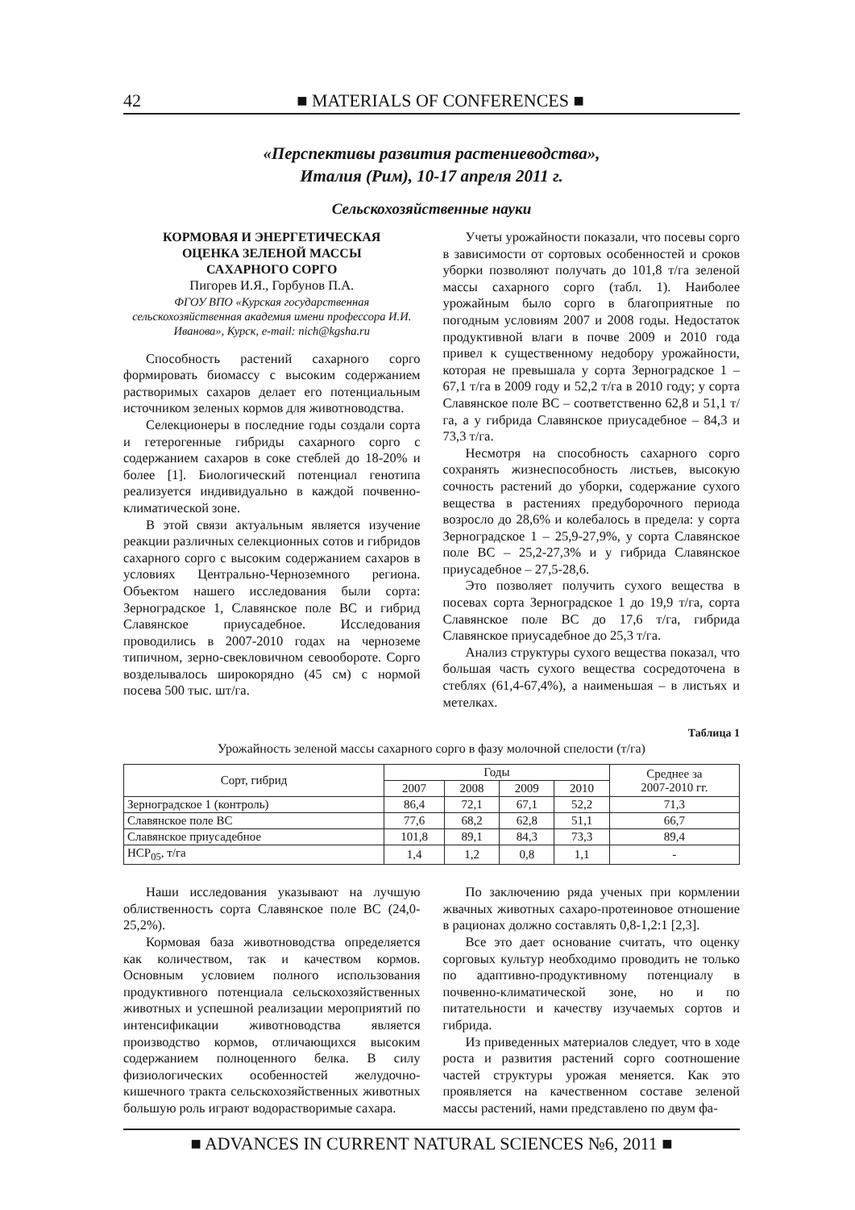42 ■ MATERIALS OF CONFERENCES ■
«Перспективы развития растениеводства»,
Италия (Рим), 10-17 апреля 2011 г.
Сельскохозяйственные науки
КОРМОВАЯ И ЭНЕРГЕТИЧЕСКАЯ
ОЦЕНКА ЗЕЛЕНОЙ МАССЫ
САХАРНОГО СОРГО
Пигорев И.Я., Горбунов П.А.
ФГОУ ВПО «Курская государственная сельскохозяйственная академия имени профессора И.И. Иванова», Курск, e-mail: nich@kgsha.ru
Способность растений сахарного сорго формировать биомассу с высоким содержанием растворимых сахаров делает его потенциальным источником зеленых кормов для животноводства.
Селекционеры в последние годы создали сорта и гетерогенные гибриды сахарного сорго с содержанием сахаров в соке стеблей до 18-20% и более [1]. Биологический потенциал генотипа реализуется индивидуально в каждой почвенно-климатической зоне.
В этой связи актуальным является изучение реакции различных селекционных сотов и гибридов сахарного сорго с высоким содержанием сахаров в условиях Центрально-Черноземного региона. Объектом нашего исследования были сорта: Зерноградское 1, Славянское поле ВС и гибрид Славянское приусадебное. Исследования проводились в 2007-2010 годах на черноземе типичном, зерно-свекловичном севообороте. Сорго возделывалось широкорядно (45 см) с нормой посева 500 тыс. шт/га.
Учеты урожайности показали, что посевы сорго в зависимости от сортовых особенностей и сроков уборки позволяют получать до 101,8 т/га зеленой массы сахарного сорго (табл. 1). Наиболее урожайным было сорго в благоприятные по погодным условиям 2007 и 2008 годы. Недостаток продуктивной влаги в почве 2009 и 2010 года привел к существенному недобору урожайности, которая не превышала у сорта Зерноградское 1 – 67,1 т/га в 2009 году и 52,2 т/га в 2010 году; у сорта Славянское поле ВС – соответственно 62,8 и 51,1 т/га, а у гибрида Славянское приусадебное – 84,3 и 73,3 т/га.
Несмотря на способность сахарного сорго сохранять жизнеспособность листьев, высокую сочность растений до уборки, содержание сухого вещества в растениях предуборочного периода возросло до 28,6% и колебалось в предела: у сорта Зерноградское 1 – 25,9-27,9%, у сорта Славянское поле ВС – 25,2-27,3% и у гибрида Славянское приусадебное – 27,5-28,6.
Это позволяет получить сухого вещества в посевах сорта Зерноградское 1 до 19,9 т/га, сорта Славянское поле ВС до 17,6 т/га, гибрида Славянское приусадебное до 25,3 т/га.
Анализ структуры сухого вещества показал, что большая часть сухого вещества сосредоточена в стеблях (61,4-67,4%), а наименьшая – в листьях и метелках.
Таблица 1
Урожайность зеленой массы сахарного сорго в фазу молочной спелости (т/га)
| Сорт, гибрид | Годы | | | | Среднее за 2007-2010 гг. |
| --- | --- | --- | --- | --- | --- |
| | 2007 | 2008 | 2009 | 2010 | |
| Зерноградское 1 (контроль) | 86,4 | 72,1 | 67,1 | 52,2 | 71,3 |
| Славянское поле ВС | 77,6 | 68,2 | 62,8 | 51,1 | 66,7 |
| Славянское приусадебное | 101,8 | 89,1 | 84,3 | 73,3 | 89,4 |
| НСР<sub>05</sub>, т/га | 1,4 | 1,2 | 0,8 | 1,1 | - |
Наши исследования указывают на лучшую облиственность сорта Славянское поле ВС (24,0-25,2%).
Кормовая база животноводства определяется как количеством, так и качеством кормов. Основным условием полного использования продуктивного потенциала сельскохозяйственных животных и успешной реализации мероприятий по интенсификации животноводства является производство кормов, отличающихся высоким содержанием полноценного белка. В силу физиологических особенностей желудочно-кишечного тракта сельскохозяйственных животных большую роль играют водорастворимые сахара.
По заключению ряда ученых при кормлении жвачных животных сахаро-протеиновое отношение в рационах должно составлять 0,8-1,2:1 [2,3].
Все это дает основание считать, что оценку сорговых культур необходимо проводить не только по адаптивно-продуктивному потенциалу в почвенно-климатической зоне, но и по питательности и качеству изучаемых сортов и гибрида.
Из приведенных материалов следует, что в ходе роста и развития растений сорго соотношение частей структуры урожая меняется. Как это проявляется на качественном составе зеленой массы растений, нами представлено по двум фа-
■ ADVANCES IN CURRENT NATURAL SCIENCES №6, 2011 ■